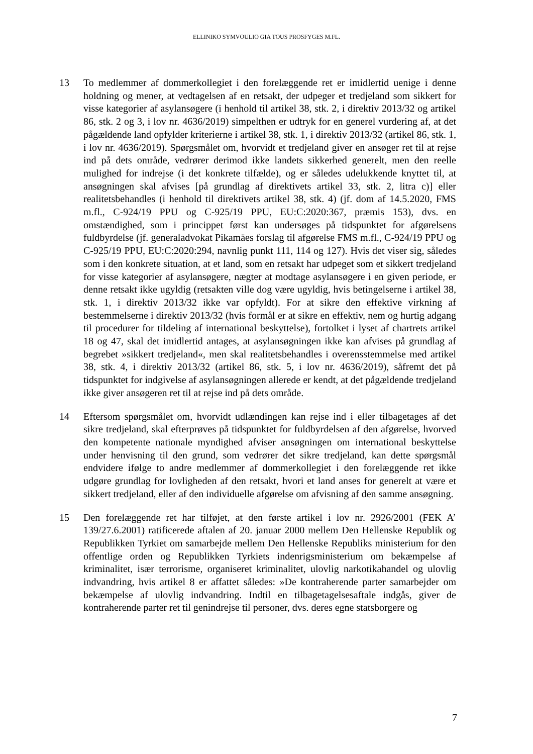ELLINIKO SYMVOULIO GIA TOUS PROSFYGES M.FL.
13 To medlemmer af dommerkollegiet i den forelæggende ret er imidlertid uenige i denne holdning og mener, at vedtagelsen af en retsakt, der udpeger et tredjeland som sikkert for visse kategorier af asylansøgere (i henhold til artikel 38, stk. 2, i direktiv 2013/32 og artikel 86, stk. 2 og 3, i lov nr. 4636/2019) simpelthen er udtryk for en generel vurdering af, at det pågældende land opfylder kriterierne i artikel 38, stk. 1, i direktiv 2013/32 (artikel 86, stk. 1, i lov nr. 4636/2019). Spørgsmålet om, hvorvidt et tredjeland giver en ansøger ret til at rejse ind på dets område, vedrører derimod ikke landets sikkerhed generelt, men den reelle mulighed for indrejse (i det konkrete tilfælde), og er således udelukkende knyttet til, at ansøgningen skal afvises [på grundlag af direktivets artikel 33, stk. 2, litra c)] eller realitetsbehandles (i henhold til direktivets artikel 38, stk. 4) (jf. dom af 14.5.2020, FMS m.fl., C-924/19 PPU og C-925/19 PPU, EU:C:2020:367, præmis 153), dvs. en omstændighed, som i princippet først kan undersøges på tidspunktet for afgørelsens fuldbyrdelse (jf. generaladvokat Pikamäes forslag til afgørelse FMS m.fl., C-924/19 PPU og C-925/19 PPU, EU:C:2020:294, navnlig punkt 111, 114 og 127). Hvis det viser sig, således som i den konkrete situation, at et land, som en retsakt har udpeget som et sikkert tredjeland for visse kategorier af asylansøgere, nægter at modtage asylansøgere i en given periode, er denne retsakt ikke ugyldig (retsakten ville dog være ugyldig, hvis betingelserne i artikel 38, stk. 1, i direktiv 2013/32 ikke var opfyldt). For at sikre den effektive virkning af bestemmelserne i direktiv 2013/32 (hvis formål er at sikre en effektiv, nem og hurtig adgang til procedurer for tildeling af international beskyttelse), fortolket i lyset af chartrets artikel 18 og 47, skal det imidlertid antages, at asylansøgningen ikke kan afvises på grundlag af begrebet »sikkert tredjeland«, men skal realitetsbehandles i overensstemmelse med artikel 38, stk. 4, i direktiv 2013/32 (artikel 86, stk. 5, i lov nr. 4636/2019), såfremt det på tidspunktet for indgivelse af asylansøgningen allerede er kendt, at det pågældende tredjeland ikke giver ansøgeren ret til at rejse ind på dets område.
14 Eftersom spørgsmålet om, hvorvidt udlændingen kan rejse ind i eller tilbagetages af det sikre tredjeland, skal efterprøves på tidspunktet for fuldbyrdelsen af den afgørelse, hvorved den kompetente nationale myndighed afviser ansøgningen om international beskyttelse under henvisning til den grund, som vedrører det sikre tredjeland, kan dette spørgsmål endvidere ifølge to andre medlemmer af dommerkollegiet i den forelæggende ret ikke udgøre grundlag for lovligheden af den retsakt, hvori et land anses for generelt at være et sikkert tredjeland, eller af den individuelle afgørelse om afvisning af den samme ansøgning.
15 Den forelæggende ret har tilføjet, at den første artikel i lov nr. 2926/2001 (FEK A’ 139/27.6.2001) ratificerede aftalen af 20. januar 2000 mellem Den Hellenske Republik og Republikken Tyrkiet om samarbejde mellem Den Hellenske Republiks ministerium for den offentlige orden og Republikken Tyrkiets indenrigsministerium om bekæmpelse af kriminalitet, især terrorisme, organiseret kriminalitet, ulovlig narkotikahandel og ulovlig indvandring, hvis artikel 8 er affattet således: »De kontraherende parter samarbejder om bekæmpelse af ulovlig indvandring. Indtil en tilbagetagelsesaftale indgås, giver de kontraherende parter ret til genindrejse til personer, dvs. deres egne statsborgere og
7